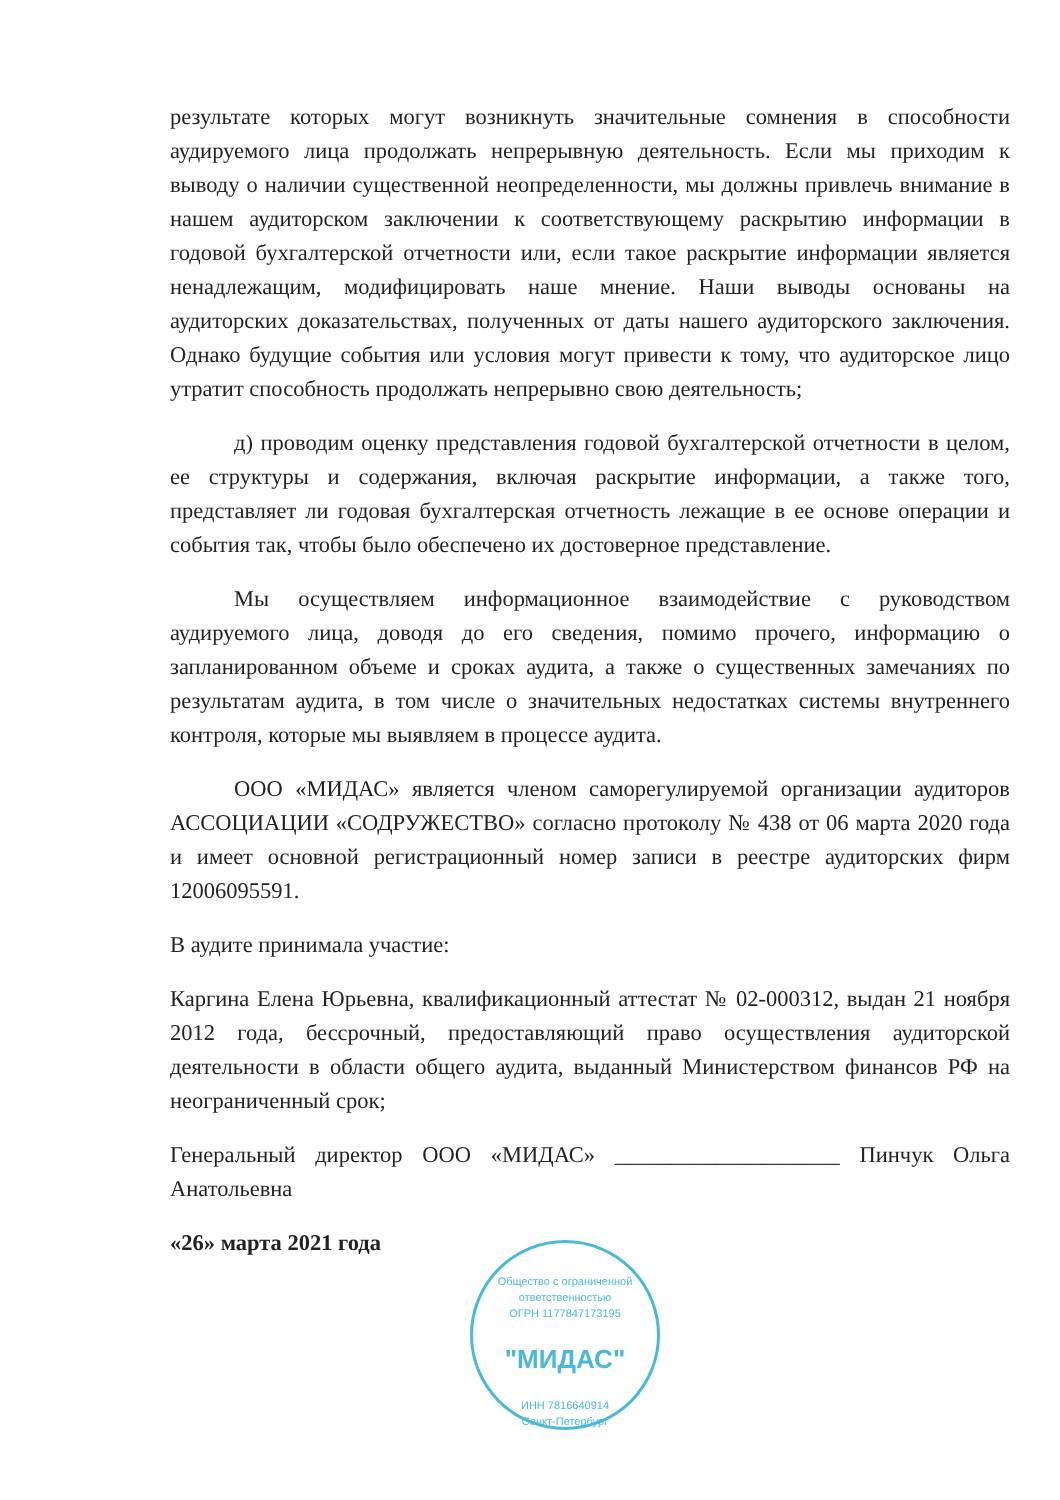результате которых могут возникнуть значительные сомнения в способности аудируемого лица продолжать непрерывную деятельность. Если мы приходим к выводу о наличии существенной неопределенности, мы должны привлечь внимание в нашем аудиторском заключении к соответствующему раскрытию информации в годовой бухгалтерской отчетности или, если такое раскрытие информации является ненадлежащим, модифицировать наше мнение. Наши выводы основаны на аудиторских доказательствах, полученных от даты нашего аудиторского заключения. Однако будущие события или условия могут привести к тому, что аудиторское лицо утратит способность продолжать непрерывно свою деятельность;
д) проводим оценку представления годовой бухгалтерской отчетности в целом, ее структуры и содержания, включая раскрытие информации, а также того, представляет ли годовая бухгалтерская отчетность лежащие в ее основе операции и события так, чтобы было обеспечено их достоверное представление.
Мы осуществляем информационное взаимодействие с руководством аудируемого лица, доводя до его сведения, помимо прочего, информацию о запланированном объеме и сроках аудита, а также о существенных замечаниях по результатам аудита, в том числе о значительных недостатках системы внутреннего контроля, которые мы выявляем в процессе аудита.
ООО «МИДАС» является членом саморегулируемой организации аудиторов АССОЦИАЦИИ «СОДРУЖЕСТВО» согласно протоколу № 438 от 06 марта 2020 года и имеет основной регистрационный номер записи в реестре аудиторских фирм 12006095591.
В аудите принимала участие:
Каргина Елена Юрьевна, квалификационный аттестат № 02-000312, выдан 21 ноября 2012 года, бессрочный, предоставляющий право осуществления аудиторской деятельности в области общего аудита, выданный Министерством финансов РФ на неограниченный срок;
Генеральный директор ООО «МИДАС» ____________________ Пинчук Ольга Анатольевна
«26» марта 2021 года
Общество с ограниченной ответственностью
ОГРН 1177847173195
"МИДАС"
ИНН 7816640914
Санкт-Петербург